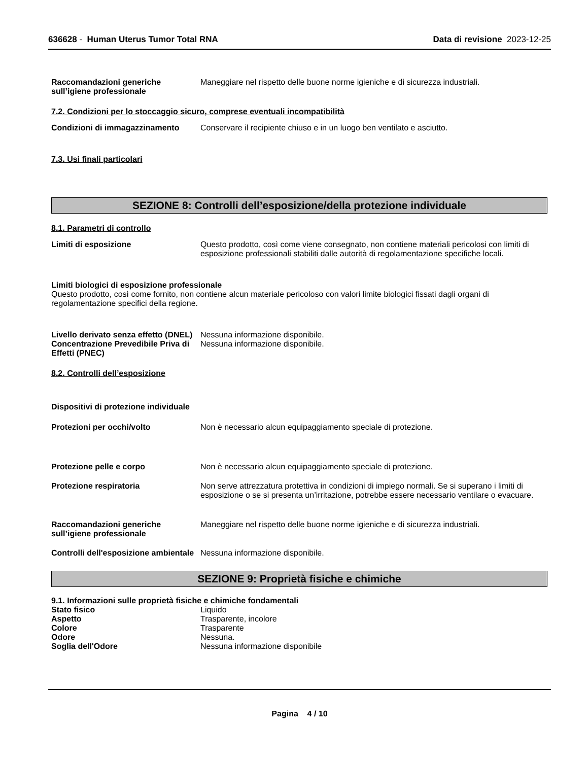636628 - Human Uterus Tumor Total RNA
Data di revisione 2023-12-25
Raccomandazioni generiche sull’igiene professionale
Maneggiare nel rispetto delle buone norme igieniche e di sicurezza industriali.
7.2. Condizioni per lo stoccaggio sicuro, comprese eventuali incompatibilità
Condizioni di immagazzinamento Conservare il recipiente chiuso e in un luogo ben ventilato e asciutto.
7.3. Usi finali particolari
SEZIONE 8: Controlli dell’esposizione/della protezione individuale
8.1. Parametri di controllo
Limiti di esposizione Questo prodotto, così come viene consegnato, non contiene materiali pericolosi con limiti di esposizione professionali stabiliti dalle autorità di regolamentazione specifiche locali.
Limiti biologici di esposizione professionale
Questo prodotto, così come fornito, non contiene alcun materiale pericoloso con valori limite biologici fissati dagli organi di regolamentazione specifici della regione.
Livello derivato senza effetto (DNEL)
Nessuna informazione disponibile.
Concentrazione Prevedibile Priva di Effetti (PNEC)
Nessuna informazione disponibile.
8.2. Controlli dell’esposizione
Dispositivi di protezione individuale
Protezioni per occhi/volto Non è necessario alcun equipaggiamento speciale di protezione.
Protezione pelle e corpo Non è necessario alcun equipaggiamento speciale di protezione.
Protezione respiratoria Non serve attrezzatura protettiva in condizioni di impiego normali. Se si superano i limiti di esposizione o se si presenta un’irritazione, potrebbe essere necessario ventilare o evacuare.
Raccomandazioni generiche sull’igiene professionale
Maneggiare nel rispetto delle buone norme igieniche e di sicurezza industriali.
Controlli dell'esposizione ambientale
Nessuna informazione disponibile.
SEZIONE 9: Proprietà fisiche e chimiche
9.1. Informazioni sulle proprietà fisiche e chimiche fondamentali
Stato fisico Liquido
Aspetto Trasparente, incolore
Colore Trasparente
Odore Nessuna.
Soglia dell'Odore Nessuna informazione disponibile
Pagina 4 / 10